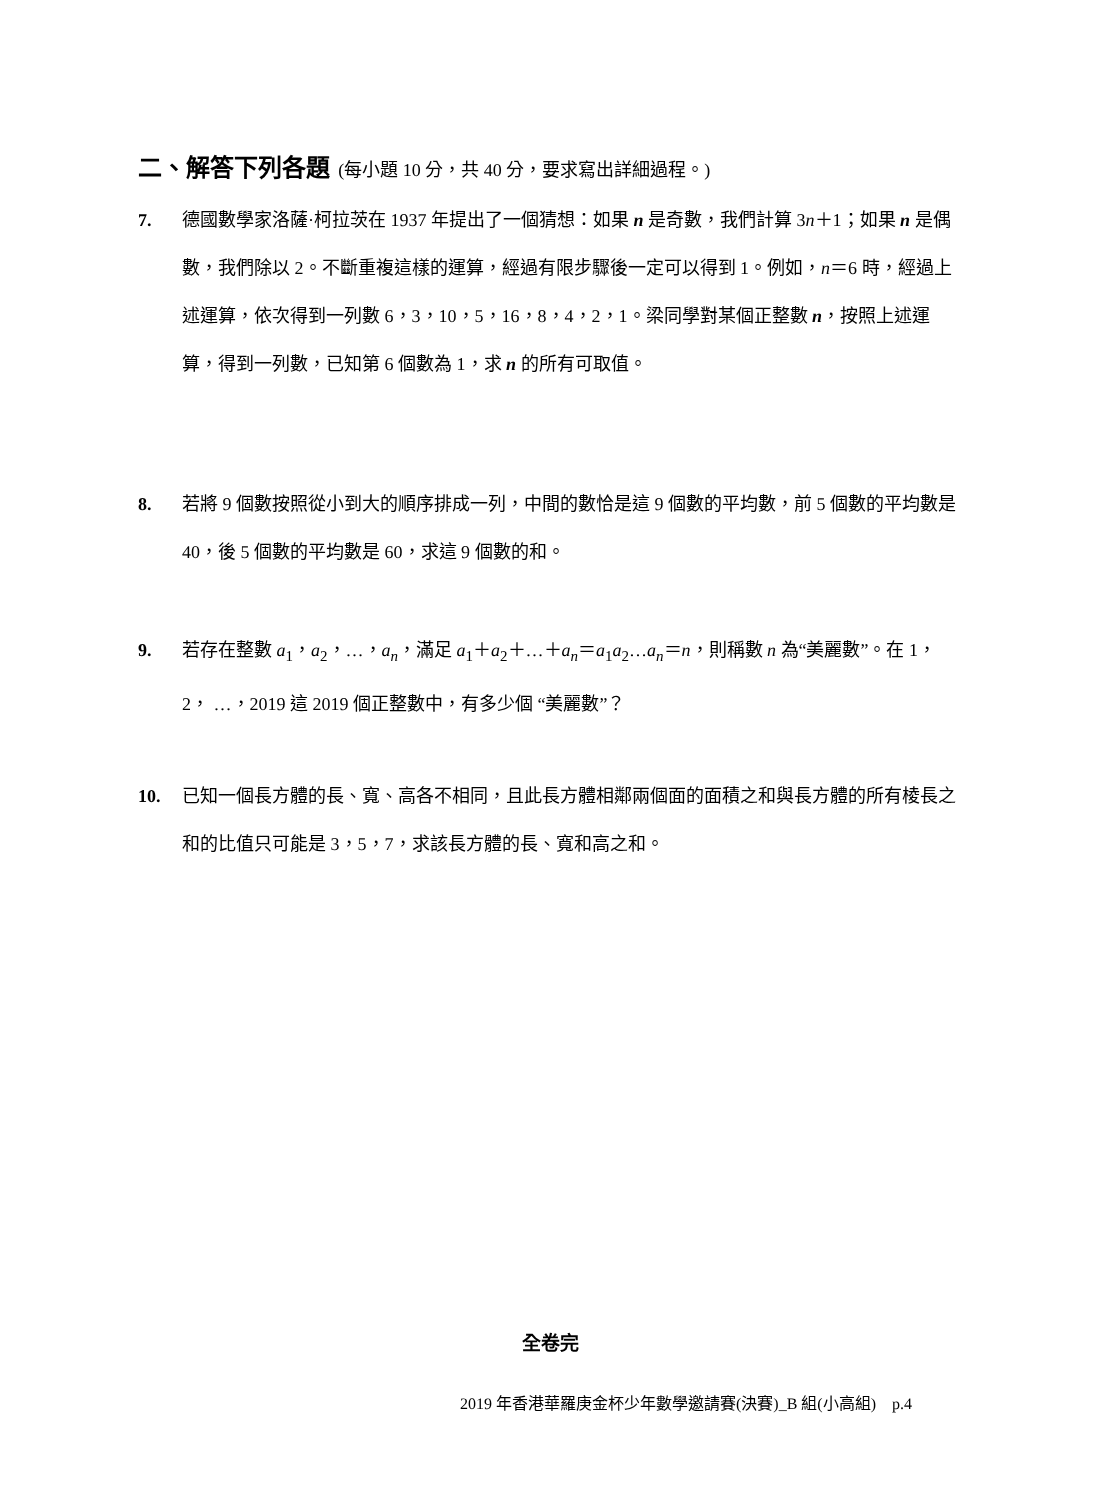二、解答下列各題 (每小題 10 分，共 40 分，要求寫出詳細過程。)
7. 德國數學家洛薩·柯拉茨在 1937 年提出了一個猜想：如果 n 是奇數，我們計算 3n＋1；如果 n 是偶數，我們除以 2。不斷重複這樣的運算，經過有限步驟後一定可以得到 1。例如，n＝6 時，經過上述運算，依次得到一列數 6，3，10，5，16，8，4，2，1。梁同學對某個正整數 n，按照上述運算，得到一列數，已知第 6 個數為 1，求 n 的所有可取值。
8. 若將 9 個數按照從小到大的順序排成一列，中間的數恰是這 9 個數的平均數，前 5 個數的平均數是 40，後 5 個數的平均數是 60，求這 9 個數的和。
9. 若存在整數 a<sub>1</sub>，a<sub>2</sub>，…，a<sub>n</sub>，滿足 a<sub>1</sub>＋a<sub>2</sub>＋…＋a<sub>n</sub>＝a<sub>1</sub>a<sub>2</sub>…a<sub>n</sub>＝n，則稱數 n 為“美麗數”。在 1，2， …，2019 這 2019 個正整數中，有多少個 “美麗數”？
10. 已知一個長方體的長、寬、高各不相同，且此長方體相鄰兩個面的面積之和與長方體的所有棱長之和的比值只可能是 3，5，7，求該長方體的長、寬和高之和。
全卷完
2019 年香港華羅庚金杯少年數學邀請賽(決賽)_B 組(小高組)　p.4